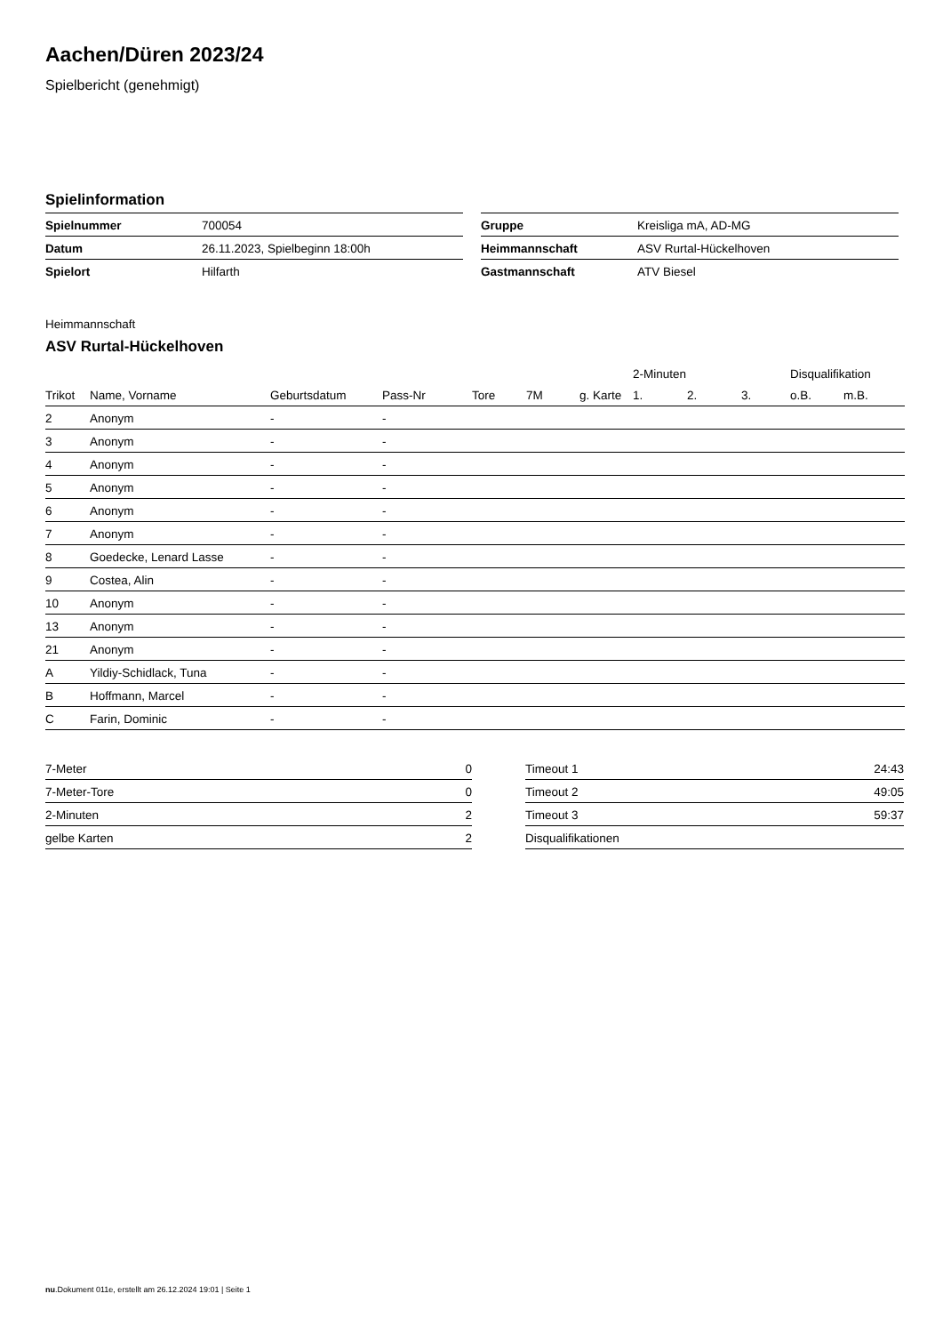Aachen/Düren 2023/24
Spielbericht (genehmigt)
Spielinformation
| Spielnummer | 700054 |
| Datum | 26.11.2023, Spielbeginn 18:00h |
| Spielort | Hilfarth |
| Gruppe | Kreisliga mA, AD-MG |
| Heimmannschaft | ASV Rurtal-Hückelhoven |
| Gastmannschaft | ATV Biesel |
Heimmannschaft
ASV Rurtal-Hückelhoven
| | | | | | | | 2-Minuten | | | Disqualifikation | |
| --- | --- | --- | --- | --- | --- | --- | --- | --- | --- | --- | --- |
| Trikot | Name, Vorname | Geburtsdatum | Pass-Nr | Tore | 7M | g. Karte | 1. | 2. | 3. | o.B. | m.B. |
| 2 | Anonym | - | - | | | | | | | | |
| 3 | Anonym | - | - | | | | | | | | |
| 4 | Anonym | - | - | | | | | | | | |
| 5 | Anonym | - | - | | | | | | | | |
| 6 | Anonym | - | - | | | | | | | | |
| 7 | Anonym | - | - | | | | | | | | |
| 8 | Goedecke, Lenard Lasse | - | - | | | | | | | | |
| 9 | Costea, Alin | - | - | | | | | | | | |
| 10 | Anonym | - | - | | | | | | | | |
| 13 | Anonym | - | - | | | | | | | | |
| 21 | Anonym | - | - | | | | | | | | |
| A | Yildiy-Schidlack, Tuna | - | - | | | | | | | | |
| B | Hoffmann, Marcel | - | - | | | | | | | | |
| C | Farin, Dominic | - | - | | | | | | | | |
| 7-Meter | 0 |
| 7-Meter-Tore | 0 |
| 2-Minuten | 2 |
| gelbe Karten | 2 |
| Timeout 1 | 24:43 |
| Timeout 2 | 49:05 |
| Timeout 3 | 59:37 |
| Disqualifikationen | |
nu.Dokument 011e, erstellt am 26.12.2024 19:01 | Seite 1